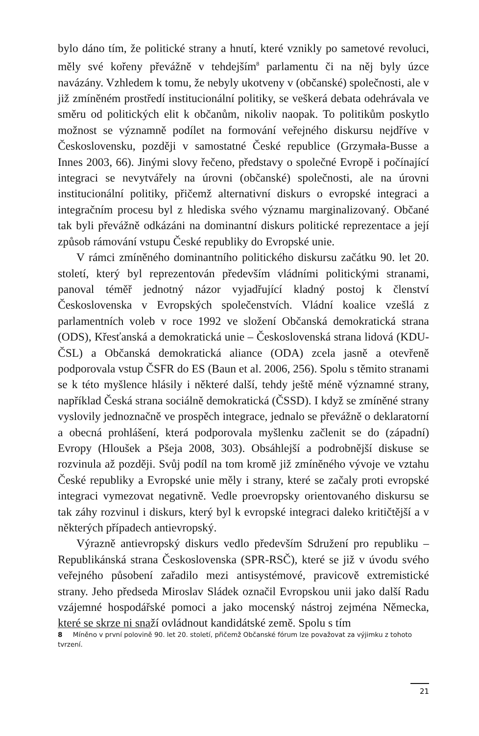bylo dáno tím, že politické strany a hnutí, které vznikly po sametové revoluci, měly své kořeny převážně v tehdejším<sup>8</sup> parlamentu či na něj byly úzce navázány. Vzhledem k tomu, že nebyly ukotveny v (občanské) společnosti, ale v již zmíněném prostředí institucionální politiky, se veškerá debata odehrávala ve směru od politických elit k občanům, nikoliv naopak. To politikům poskytlo možnost se významně podílet na formování veřejného diskursu nejdříve v Československu, později v samostatné České republice (Grzymała-Busse a Innes 2003, 66). Jinými slovy řečeno, představy o společné Evropě i počínající integraci se nevytvářely na úrovni (občanské) společnosti, ale na úrovni institucionální politiky, přičemž alternativní diskurs o evropské integraci a integračním procesu byl z hlediska svého významu marginalizovaný. Občané tak byli převážně odkázáni na dominantní diskurs politické reprezentace a její způsob rámování vstupu České republiky do Evropské unie.
V rámci zmíněného dominantního politického diskursu začátku 90. let 20. století, který byl reprezentován především vládními politickými stranami, panoval téměř jednotný názor vyjadřující kladný postoj k členství Československa v Evropských společenstvích. Vládní koalice vzešlá z parlamentních voleb v roce 1992 ve složení Občanská demokratická strana (ODS), Křesťanská a demokratická unie – Československá strana lidová (KDU-ČSL) a Občanská demokratická aliance (ODA) zcela jasně a otevřeně podporovala vstup ČSFR do ES (Baun et al. 2006, 256). Spolu s těmito stranami se k této myšlence hlásily i některé další, tehdy ještě méně významné strany, například Česká strana sociálně demokratická (ČSSD). I když se zmíněné strany vyslovily jednoznačně ve prospěch integrace, jednalo se převážně o deklaratorní a obecná prohlášení, která podporovala myšlenku začlenit se do (západní) Evropy (Hloušek a Pšeja 2008, 303). Obsáhlejší a podrobnější diskuse se rozvinula až později. Svůj podíl na tom kromě již zmíněného vývoje ve vztahu České republiky a Evropské unie měly i strany, které se začaly proti evropské integraci vymezovat negativně. Vedle proevropsky orientovaného diskursu se tak záhy rozvinul i diskurs, který byl k evropské integraci daleko kritičtější a v některých případech antievropský.
Výrazně antievropský diskurs vedlo především Sdružení pro republiku – Republikánská strana Československa (SPR-RSČ), které se již v úvodu svého veřejného působení zařadilo mezi antisystémové, pravicově extremistické strany. Jeho předseda Miroslav Sládek označil Evropskou unii jako další Radu vzájemné hospodářské pomoci a jako mocenský nástroj zejména Německa, které se skrze ni snaží ovládnout kandidátské země. Spolu s tím
8 Míněno v první polovině 90. let 20. století, přičemž Občanské fórum lze považovat za výjimku z tohoto tvrzení.
21